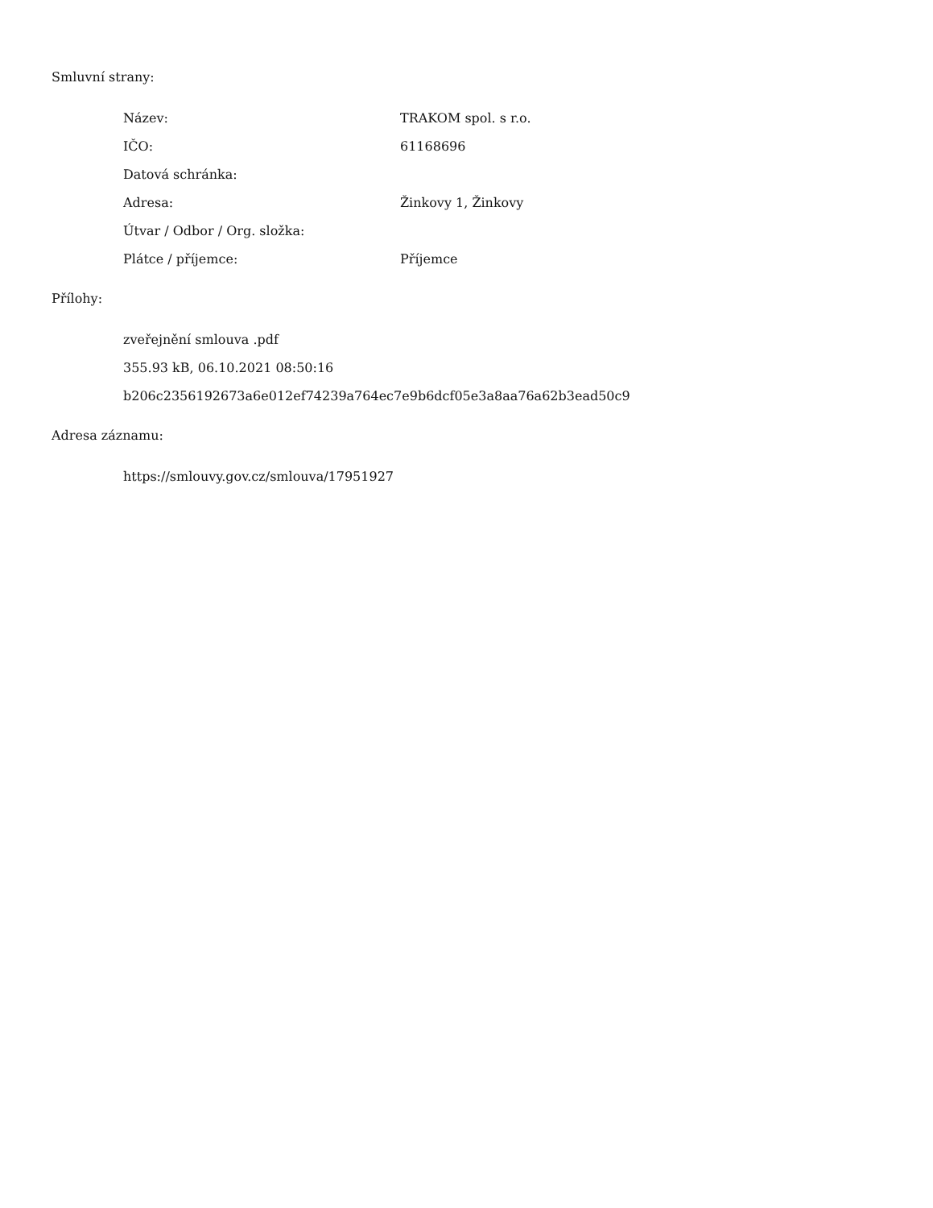Smluvní strany:
| Název: | TRAKOM spol. s r.o. |
| IČO: | 61168696 |
| Datová schránka: | |
| Adresa: | Žinkovy 1, Žinkovy |
| Útvar / Odbor / Org. složka: | |
| Plátce / příjemce: | Příjemce |
Přílohy:
zveřejnění smlouva .pdf
355.93 kB, 06.10.2021 08:50:16
b206c2356192673a6e012ef74239a764ec7e9b6dcf05e3a8aa76a62b3ead50c9
Adresa záznamu:
https://smlouvy.gov.cz/smlouva/17951927